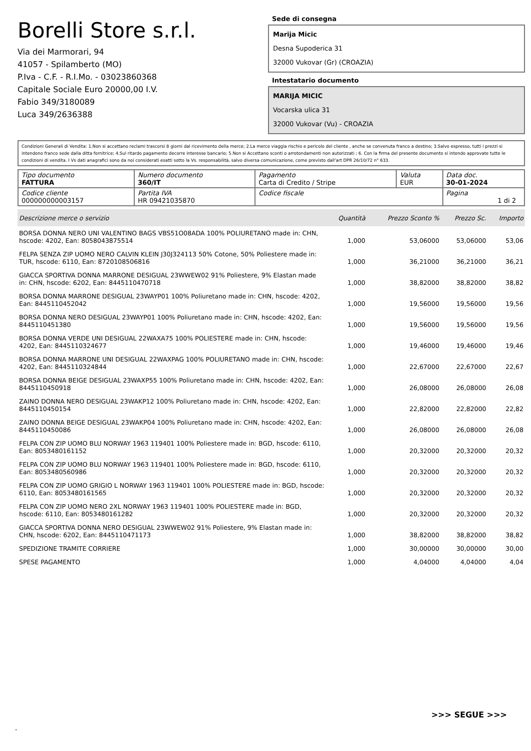Borelli Store s.r.l.
Via dei Marmorari, 94
41057 - Spilamberto (MO)
P.Iva - C.F. - R.I.Mo. - 03023860368
Capitale Sociale Euro 20000,00 I.V.
Fabio 349/3180089
Luca 349/2636388
Sede di consegna
Marija Micic
Desna Supoderica 31
32000 Vukovar (Gr) (CROAZIA)
Intestatario documento
MARIJA MICIC
Vocarska ulica 31
32000 Vukovar (Vu) - CROAZIA
Condizioni Generali di Vendita: 1.Non si accettano reclami trascorsi 8 giorni dal ricevimento della merce; 2.La merce viaggia rischio e pericolo del cliente , anche se convenuta franco a destino; 3.Salvo espresso, tutti i prezzi si intendono franco sede dalla ditta fornitrice; 4.Sul ritardo pagamento decorre interesse bancario; 5.Non si Accettano sconti o arrotondamenti non autorizzati ; 6. Con la firma del presente documento si intendo approvate tutte le condizioni di vendita. I Vs dati anagrafici sono da noi considerati esatti sotto la Vs. responsabilità, salvo diversa comunicazione, come previsto dall'art DPR 26/10/72 n° 633.
| Tipo documento FATTURA | Numero documento 360/IT | Pagamento Carta di Credito / Stripe | Valuta EUR | Data doc. 30-01-2024 |
| Codice cliente 000000000003157 | Partita IVA HR 09421035870 | Codice fiscale | | Pagina 1 di 2 |
| Descrizione merce o servizio | Quantità | Prezzo Sconto % | Prezzo Sc. | Importo |
| --- | --- | --- | --- | --- |
| BORSA DONNA NERO UNI VALENTINO BAGS VBS51O08ADA 100% POLIURETANO made in: CHN, hscode: 4202, Ean: 8058043875514 | 1,000 | 53,06000 | 53,06000 | 53,06 |
| FELPA SENZA ZIP UOMO NERO CALVIN KLEIN J30J324113 50% Cotone, 50% Poliestere made in: TUR, hscode: 6110, Ean: 8720108506816 | 1,000 | 36,21000 | 36,21000 | 36,21 |
| GIACCA SPORTIVA DONNA MARRONE DESIGUAL 23WWEW02 91% Poliestere, 9% Elastan made in: CHN, hscode: 6202, Ean: 8445110470718 | 1,000 | 38,82000 | 38,82000 | 38,82 |
| BORSA DONNA MARRONE DESIGUAL 23WAYP01 100% Poliuretano made in: CHN, hscode: 4202, Ean: 8445110452042 | 1,000 | 19,56000 | 19,56000 | 19,56 |
| BORSA DONNA NERO DESIGUAL 23WAYP01 100% Poliuretano made in: CHN, hscode: 4202, Ean: 8445110451380 | 1,000 | 19,56000 | 19,56000 | 19,56 |
| BORSA DONNA VERDE UNI DESIGUAL 22WAXA75 100% POLIESTERE made in: CHN, hscode: 4202, Ean: 8445110324677 | 1,000 | 19,46000 | 19,46000 | 19,46 |
| BORSA DONNA MARRONE UNI DESIGUAL 22WAXPAG 100% POLIURETANO made in: CHN, hscode: 4202, Ean: 8445110324844 | 1,000 | 22,67000 | 22,67000 | 22,67 |
| BORSA DONNA BEIGE DESIGUAL 23WAXP55 100% Poliuretano made in: CHN, hscode: 4202, Ean: 8445110450918 | 1,000 | 26,08000 | 26,08000 | 26,08 |
| ZAINO DONNA NERO DESIGUAL 23WAKP12 100% Poliuretano made in: CHN, hscode: 4202, Ean: 8445110450154 | 1,000 | 22,82000 | 22,82000 | 22,82 |
| ZAINO DONNA BEIGE DESIGUAL 23WAKP04 100% Poliuretano made in: CHN, hscode: 4202, Ean: 8445110450086 | 1,000 | 26,08000 | 26,08000 | 26,08 |
| FELPA CON ZIP UOMO BLU NORWAY 1963 119401 100% Poliestere made in: BGD, hscode: 6110, Ean: 8053480161152 | 1,000 | 20,32000 | 20,32000 | 20,32 |
| FELPA CON ZIP UOMO BLU NORWAY 1963 119401 100% Poliestere made in: BGD, hscode: 6110, Ean: 8053480560986 | 1,000 | 20,32000 | 20,32000 | 20,32 |
| FELPA CON ZIP UOMO GRIGIO L NORWAY 1963 119401 100% POLIESTERE made in: BGD, hscode: 6110, Ean: 8053480161565 | 1,000 | 20,32000 | 20,32000 | 20,32 |
| FELPA CON ZIP UOMO NERO 2XL NORWAY 1963 119401 100% POLIESTERE made in: BGD, hscode: 6110, Ean: 8053480161282 | 1,000 | 20,32000 | 20,32000 | 20,32 |
| GIACCA SPORTIVA DONNA NERO DESIGUAL 23WWEW02 91% Poliestere, 9% Elastan made in: CHN, hscode: 6202, Ean: 8445110471173 | 1,000 | 38,82000 | 38,82000 | 38,82 |
| SPEDIZIONE TRAMITE CORRIERE | 1,000 | 30,00000 | 30,00000 | 30,00 |
| SPESE PAGAMENTO | 1,000 | 4,04000 | 4,04000 | 4,04 |
>>> SEGUE >>>
-